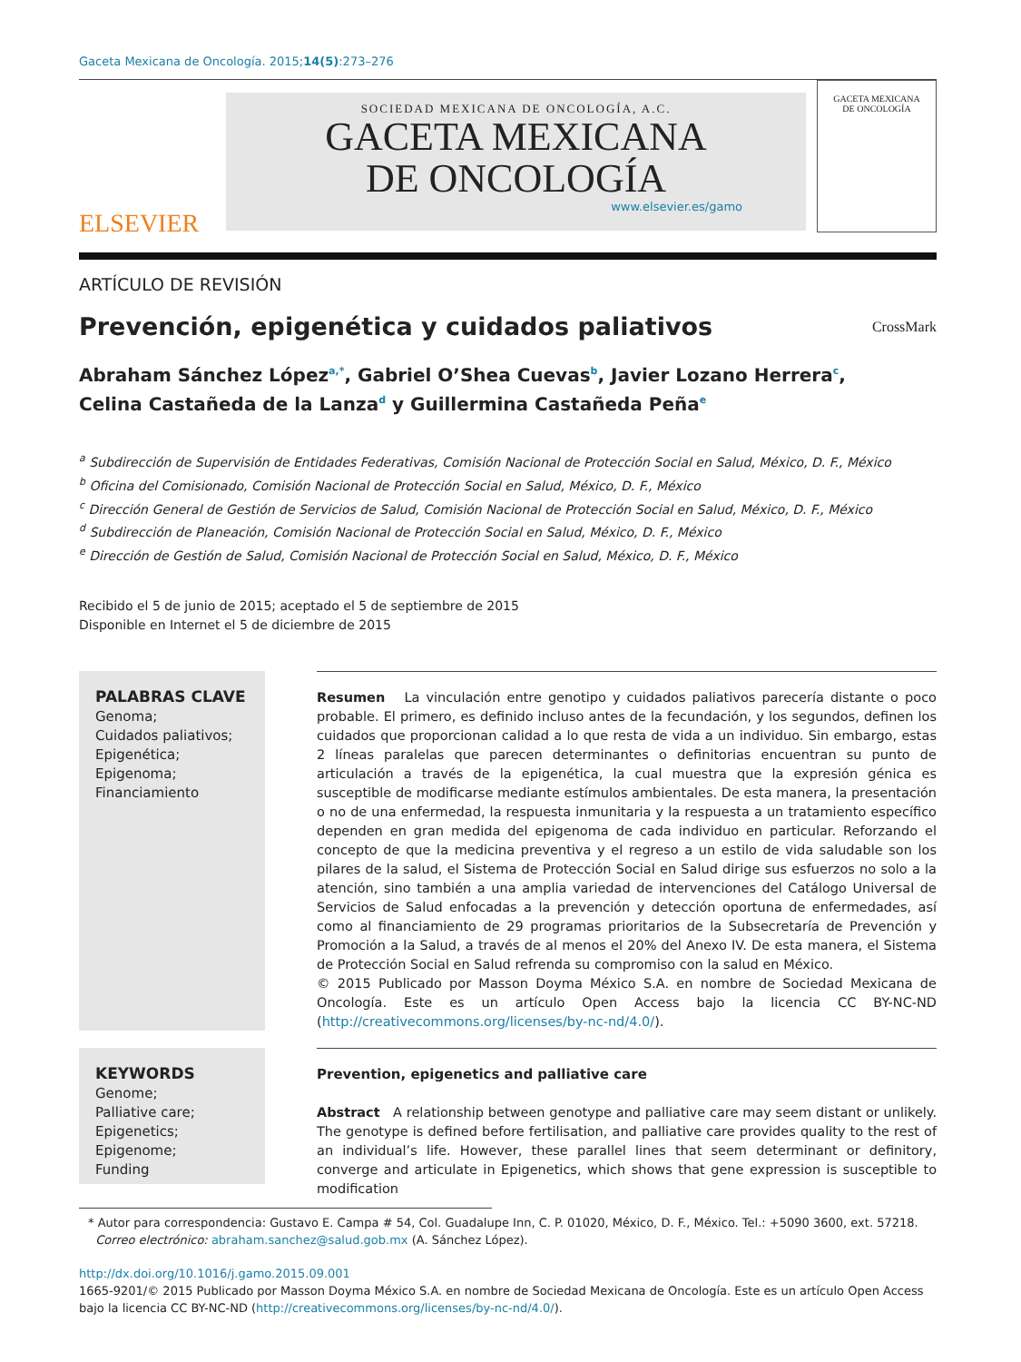Gaceta Mexicana de Oncología. 2015;14(5):273–276
ELSEVIER
SOCIEDAD MEXICANA DE ONCOLOGÍA, A.C.
GACETA MEXICANA
DE ONCOLOGÍA
www.elsevier.es/gamo
GACETA MEXICANA
DE ONCOLOGÍA
ARTÍCULO DE REVISIÓN
Prevención, epigenética y cuidados paliativos
CrossMark
Abraham Sánchez López<sup>a,*</sup>, Gabriel O’Shea Cuevas<sup>b</sup>, Javier Lozano Herrera<sup>c</sup>,
Celina Castañeda de la Lanza<sup>d</sup> y Guillermina Castañeda Peña<sup>e</sup>
<sup>a</sup> Subdirección de Supervisión de Entidades Federativas, Comisión Nacional de Protección Social en Salud, México, D. F., México
<sup>b</sup> Oficina del Comisionado, Comisión Nacional de Protección Social en Salud, México, D. F., México
<sup>c</sup> Dirección General de Gestión de Servicios de Salud, Comisión Nacional de Protección Social en Salud, México, D. F., México
<sup>d</sup> Subdirección de Planeación, Comisión Nacional de Protección Social en Salud, México, D. F., México
<sup>e</sup> Dirección de Gestión de Salud, Comisión Nacional de Protección Social en Salud, México, D. F., México
Recibido el 5 de junio de 2015; aceptado el 5 de septiembre de 2015
Disponible en Internet el 5 de diciembre de 2015
PALABRAS CLAVE
Genoma;
Cuidados paliativos;
Epigenética;
Epigenoma;
Financiamiento
Resumen La vinculación entre genotipo y cuidados paliativos parecería distante o poco probable. El primero, es definido incluso antes de la fecundación, y los segundos, definen los cuidados que proporcionan calidad a lo que resta de vida a un individuo. Sin embargo, estas 2 líneas paralelas que parecen determinantes o definitorias encuentran su punto de articulación a través de la epigenética, la cual muestra que la expresión génica es susceptible de modificarse mediante estímulos ambientales. De esta manera, la presentación o no de una enfermedad, la respuesta inmunitaria y la respuesta a un tratamiento específico dependen en gran medida del epigenoma de cada individuo en particular. Reforzando el concepto de que la medicina preventiva y el regreso a un estilo de vida saludable son los pilares de la salud, el Sistema de Protección Social en Salud dirige sus esfuerzos no solo a la atención, sino también a una amplia variedad de intervenciones del Catálogo Universal de Servicios de Salud enfocadas a la prevención y detección oportuna de enfermedades, así como al financiamiento de 29 programas prioritarios de la Subsecretaría de Prevención y Promoción a la Salud, a través de al menos el 20% del Anexo IV. De esta manera, el Sistema de Protección Social en Salud refrenda su compromiso con la salud en México.
© 2015 Publicado por Masson Doyma México S.A. en nombre de Sociedad Mexicana de Oncología. Este es un artículo Open Access bajo la licencia CC BY-NC-ND (http://creativecommons.org/licenses/by-nc-nd/4.0/).
KEYWORDS
Genome;
Palliative care;
Epigenetics;
Epigenome;
Funding
Prevention, epigenetics and palliative care
Abstract A relationship between genotype and palliative care may seem distant or unlikely. The genotype is defined before fertilisation, and palliative care provides quality to the rest of an individual’s life. However, these parallel lines that seem determinant or definitory, converge and articulate in Epigenetics, which shows that gene expression is susceptible to modification
* Autor para correspondencia: Gustavo E. Campa # 54, Col. Guadalupe Inn, C. P. 01020, México, D. F., México. Tel.: +5090 3600, ext. 57218.
Correo electrónico: abraham.sanchez@salud.gob.mx (A. Sánchez López).
http://dx.doi.org/10.1016/j.gamo.2015.09.001
1665-9201/© 2015 Publicado por Masson Doyma México S.A. en nombre de Sociedad Mexicana de Oncología. Este es un artículo Open Access bajo la licencia CC BY-NC-ND (http://creativecommons.org/licenses/by-nc-nd/4.0/).